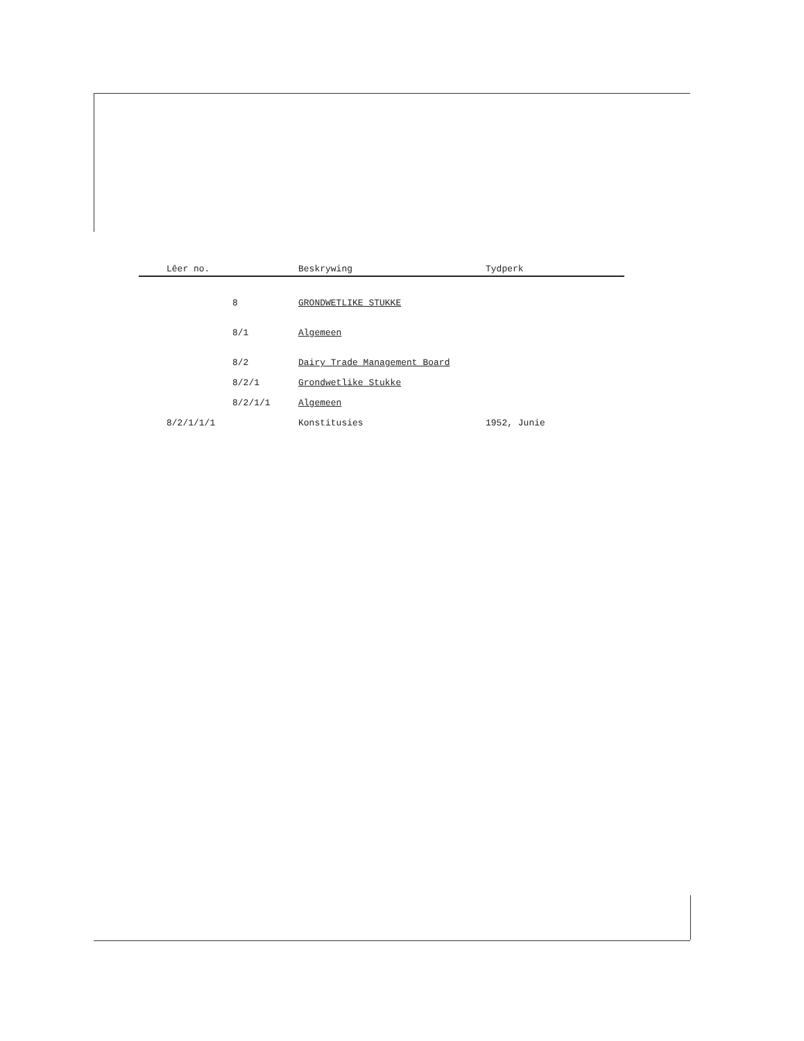| Lêer no. | | Beskrywing | Tydperk |
| --- | --- | --- | --- |
| | 8 | GRONDWETLIKE STUKKE | |
| | 8/1 | Algemeen | |
| | 8/2 | Dairy Trade Management Board | |
| | 8/2/1 | Grondwetlike Stukke | |
| | 8/2/1/1 | Algemeen | |
| 8/2/1/1/1 | | Konstitusies | 1952, Junie |